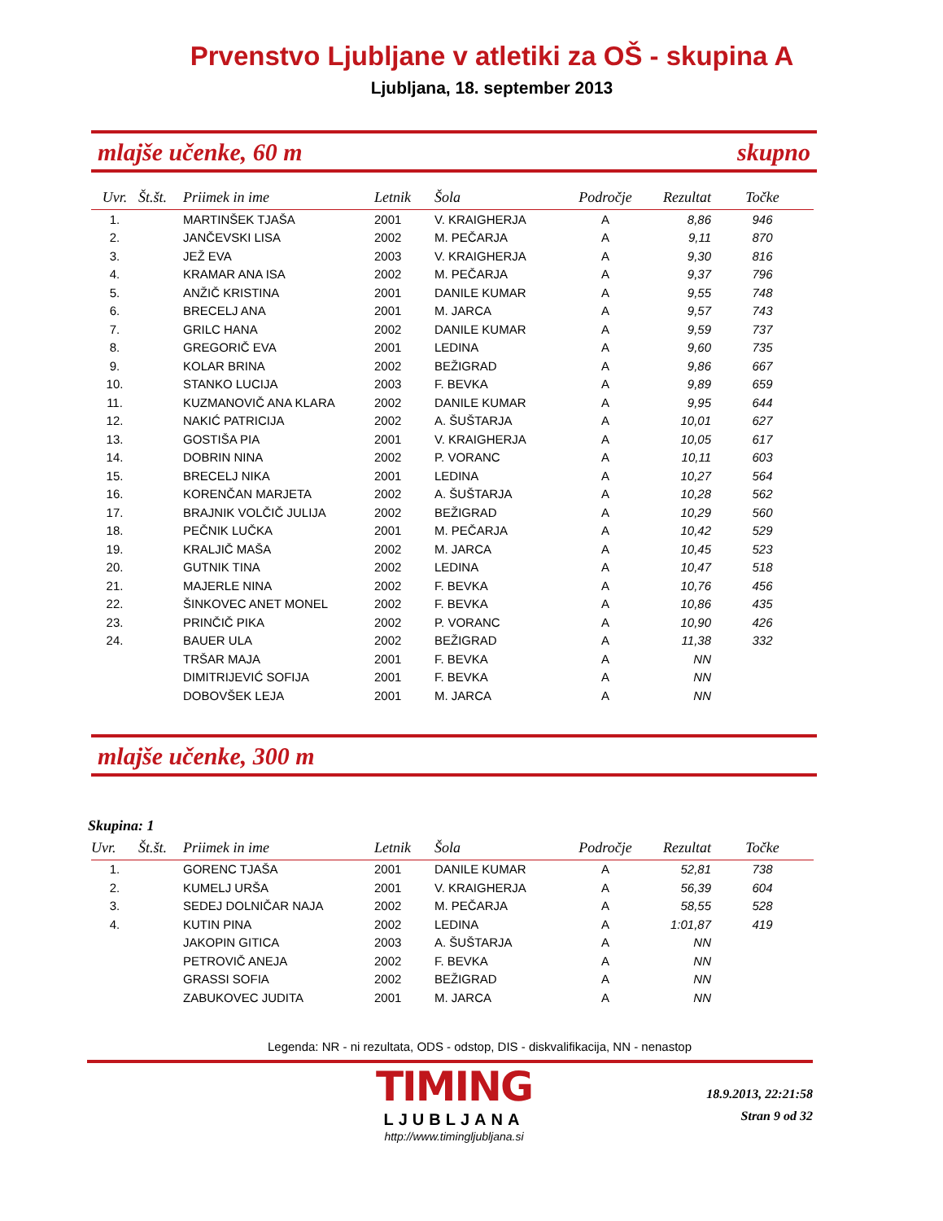Prvenstvo Ljubljane v atletiki za OŠ - skupina A
Ljubljana, 18. september 2013
mlajše učenke, 60 m skupno
| Uvr. | Št.št. | Priimek in ime | Letnik | Šola | Področje | Rezultat | Točke |
| --- | --- | --- | --- | --- | --- | --- | --- |
| 1. | | MARTINŠEK TJAŠA | 2001 | V. KRAIGHERJA | A | 8,86 | 946 |
| 2. | | JANČEVSKI LISA | 2002 | M. PEČARJA | A | 9,11 | 870 |
| 3. | | JEŽ EVA | 2003 | V. KRAIGHERJA | A | 9,30 | 816 |
| 4. | | KRAMAR ANA ISA | 2002 | M. PEČARJA | A | 9,37 | 796 |
| 5. | | ANŽIČ KRISTINA | 2001 | DANILE KUMAR | A | 9,55 | 748 |
| 6. | | BRECELJ ANA | 2001 | M. JARCA | A | 9,57 | 743 |
| 7. | | GRILC HANA | 2002 | DANILE KUMAR | A | 9,59 | 737 |
| 8. | | GREGORIČ EVA | 2001 | LEDINA | A | 9,60 | 735 |
| 9. | | KOLAR BRINA | 2002 | BEŽIGRAD | A | 9,86 | 667 |
| 10. | | STANKO LUCIJA | 2003 | F. BEVKA | A | 9,89 | 659 |
| 11. | | KUZMANOVIČ ANA KLARA | 2002 | DANILE KUMAR | A | 9,95 | 644 |
| 12. | | NAKIĆ PATRICIJA | 2002 | A. ŠUŠTARJA | A | 10,01 | 627 |
| 13. | | GOSTIŠA PIA | 2001 | V. KRAIGHERJA | A | 10,05 | 617 |
| 14. | | DOBRIN NINA | 2002 | P. VORANC | A | 10,11 | 603 |
| 15. | | BRECELJ NIKA | 2001 | LEDINA | A | 10,27 | 564 |
| 16. | | KORENČAN MARJETA | 2002 | A. ŠUŠTARJA | A | 10,28 | 562 |
| 17. | | BRAJNIK VOLČIČ JULIJA | 2002 | BEŽIGRAD | A | 10,29 | 560 |
| 18. | | PEČNIK LUČKA | 2001 | M. PEČARJA | A | 10,42 | 529 |
| 19. | | KRALJIČ MAŠA | 2002 | M. JARCA | A | 10,45 | 523 |
| 20. | | GUTNIK TINA | 2002 | LEDINA | A | 10,47 | 518 |
| 21. | | MAJERLE NINA | 2002 | F. BEVKA | A | 10,76 | 456 |
| 22. | | ŠINKOVEC ANET MONEL | 2002 | F. BEVKA | A | 10,86 | 435 |
| 23. | | PRINČIČ PIKA | 2002 | P. VORANC | A | 10,90 | 426 |
| 24. | | BAUER ULA | 2002 | BEŽIGRAD | A | 11,38 | 332 |
| | | TRŠAR MAJA | 2001 | F. BEVKA | A | NN | |
| | | DIMITRIJEVIĆ SOFIJA | 2001 | F. BEVKA | A | NN | |
| | | DOBOVŠEK LEJA | 2001 | M. JARCA | A | NN | |
mlajše učenke, 300 m
Skupina: 1
| Uvr. | Št.št. | Priimek in ime | Letnik | Šola | Področje | Rezultat | Točke |
| --- | --- | --- | --- | --- | --- | --- | --- |
| 1. | | GORENC TJAŠA | 2001 | DANILE KUMAR | A | 52,81 | 738 |
| 2. | | KUMELJ URŠA | 2001 | V. KRAIGHERJA | A | 56,39 | 604 |
| 3. | | SEDEJ DOLNIČAR NAJA | 2002 | M. PEČARJA | A | 58,55 | 528 |
| 4. | | KUTIN PINA | 2002 | LEDINA | A | 1:01,87 | 419 |
| | | JAKOPIN GITICA | 2003 | A. ŠUŠTARJA | A | NN | |
| | | PETROVIČ ANEJA | 2002 | F. BEVKA | A | NN | |
| | | GRASSI SOFIA | 2002 | BEŽIGRAD | A | NN | |
| | | ZABUKOVEC JUDITA | 2001 | M. JARCA | A | NN | |
Legenda: NR - ni rezultata, ODS - odstop, DIS - diskvalifikacija, NN - nenastop
TIMING
LJUBLJANA
http://www.timingljubljana.si
18.9.2013, 22:21:58
Stran 9 od 32